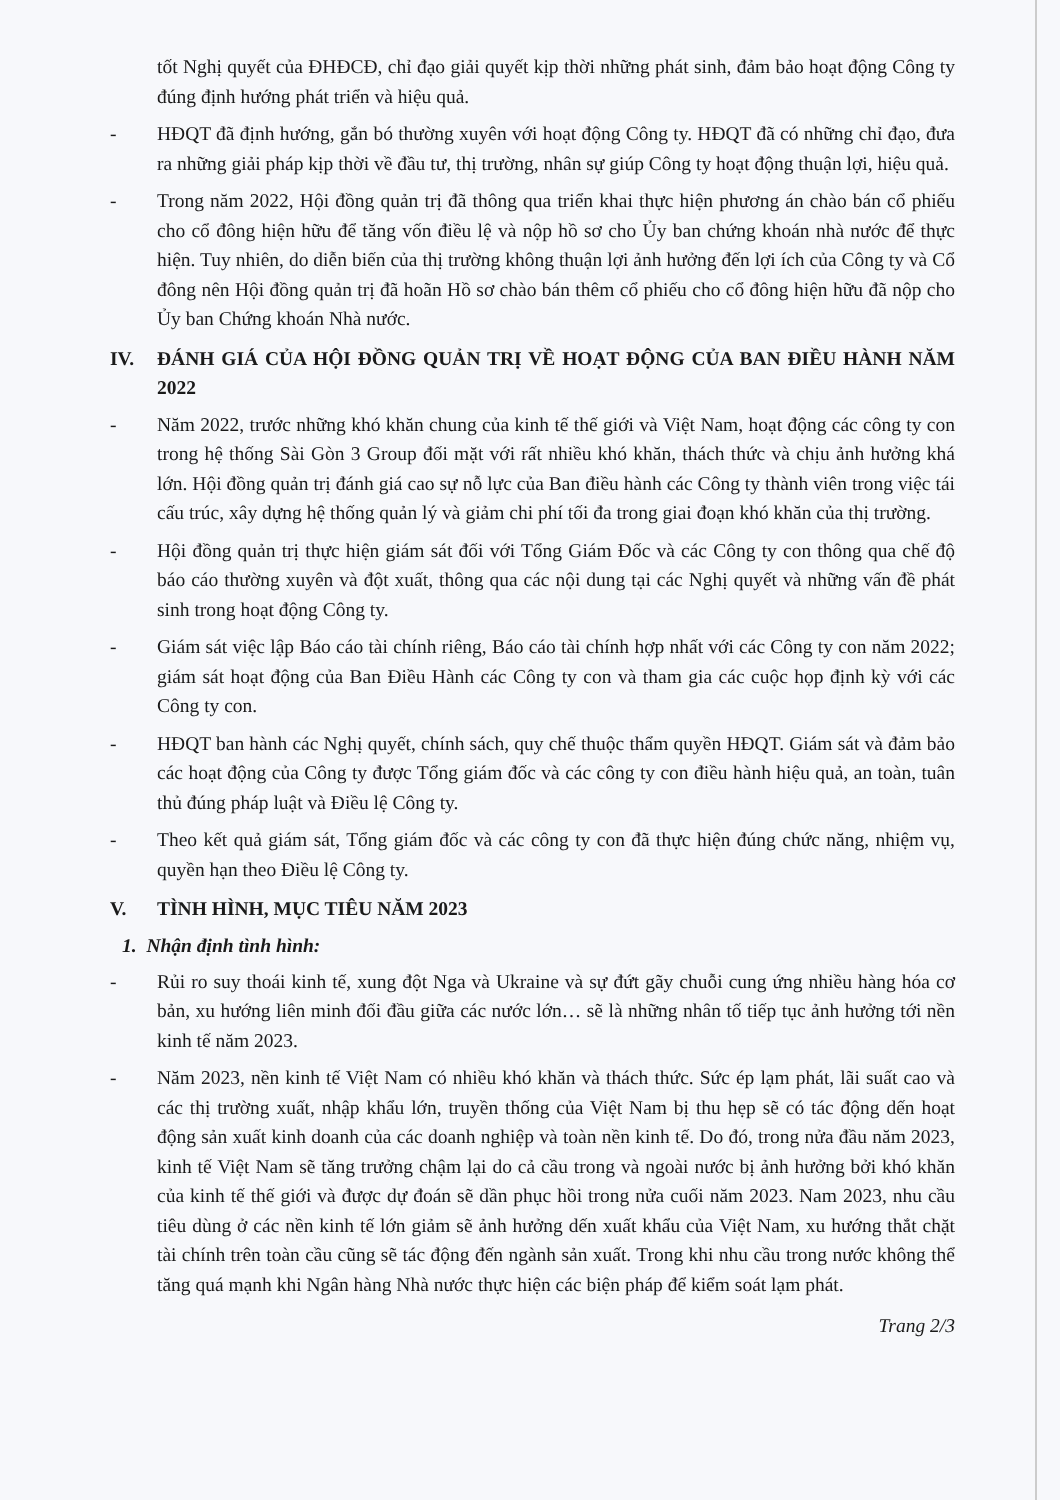tốt Nghị quyết của ĐHĐCĐ, chỉ đạo giải quyết kịp thời những phát sinh, đảm bảo hoạt động Công ty đúng định hướng phát triển và hiệu quả.
- HĐQT đã định hướng, gắn bó thường xuyên với hoạt động Công ty. HĐQT đã có những chỉ đạo, đưa ra những giải pháp kịp thời về đầu tư, thị trường, nhân sự giúp Công ty hoạt động thuận lợi, hiệu quả.
- Trong năm 2022, Hội đồng quản trị đã thông qua triển khai thực hiện phương án chào bán cổ phiếu cho cổ đông hiện hữu để tăng vốn điều lệ và nộp hồ sơ cho Ủy ban chứng khoán nhà nước để thực hiện. Tuy nhiên, do diễn biến của thị trường không thuận lợi ảnh hưởng đến lợi ích của Công ty và Cổ đông nên Hội đồng quản trị đã hoãn Hồ sơ chào bán thêm cổ phiếu cho cổ đông hiện hữu đã nộp cho Ủy ban Chứng khoán Nhà nước.
IV. ĐÁNH GIÁ CỦA HỘI ĐỒNG QUẢN TRỊ VỀ HOẠT ĐỘNG CỦA BAN ĐIỀU HÀNH NĂM 2022
- Năm 2022, trước những khó khăn chung của kinh tế thế giới và Việt Nam, hoạt động các công ty con trong hệ thống Sài Gòn 3 Group đối mặt với rất nhiều khó khăn, thách thức và chịu ảnh hưởng khá lớn. Hội đồng quản trị đánh giá cao sự nỗ lực của Ban điều hành các Công ty thành viên trong việc tái cấu trúc, xây dựng hệ thống quản lý và giảm chi phí tối đa trong giai đoạn khó khăn của thị trường.
- Hội đồng quản trị thực hiện giám sát đối với Tổng Giám Đốc và các Công ty con thông qua chế độ báo cáo thường xuyên và đột xuất, thông qua các nội dung tại các Nghị quyết và những vấn đề phát sinh trong hoạt động Công ty.
- Giám sát việc lập Báo cáo tài chính riêng, Báo cáo tài chính hợp nhất với các Công ty con năm 2022; giám sát hoạt động của Ban Điều Hành các Công ty con và tham gia các cuộc họp định kỳ với các Công ty con.
- HĐQT ban hành các Nghị quyết, chính sách, quy chế thuộc thẩm quyền HĐQT. Giám sát và đảm bảo các hoạt động của Công ty được Tổng giám đốc và các công ty con điều hành hiệu quả, an toàn, tuân thủ đúng pháp luật và Điều lệ Công ty.
- Theo kết quả giám sát, Tổng giám đốc và các công ty con đã thực hiện đúng chức năng, nhiệm vụ, quyền hạn theo Điều lệ Công ty.
V. TÌNH HÌNH, MỤC TIÊU NĂM 2023
1. Nhận định tình hình:
- Rủi ro suy thoái kinh tế, xung đột Nga và Ukraine và sự đứt gãy chuỗi cung ứng nhiều hàng hóa cơ bản, xu hướng liên minh đối đầu giữa các nước lớn… sẽ là những nhân tố tiếp tục ảnh hưởng tới nền kinh tế năm 2023.
- Năm 2023, nền kinh tế Việt Nam có nhiều khó khăn và thách thức. Sức ép lạm phát, lãi suất cao và các thị trường xuất, nhập khẩu lớn, truyền thống của Việt Nam bị thu hẹp sẽ có tác động dến hoạt động sản xuất kinh doanh của các doanh nghiệp và toàn nền kinh tế. Do đó, trong nửa đầu năm 2023, kinh tế Việt Nam sẽ tăng trưởng chậm lại do cả cầu trong và ngoài nước bị ảnh hưởng bởi khó khăn của kinh tế thế giới và được dự đoán sẽ dần phục hồi trong nửa cuối năm 2023. Nam 2023, nhu cầu tiêu dùng ở các nền kinh tế lớn giảm sẽ ảnh hưởng dến xuất khẩu của Việt Nam, xu hướng thắt chặt tài chính trên toàn cầu cũng sẽ tác động đến ngành sản xuất. Trong khi nhu cầu trong nước không thể tăng quá mạnh khi Ngân hàng Nhà nước thực hiện các biện pháp để kiểm soát lạm phát.
Trang 2/3